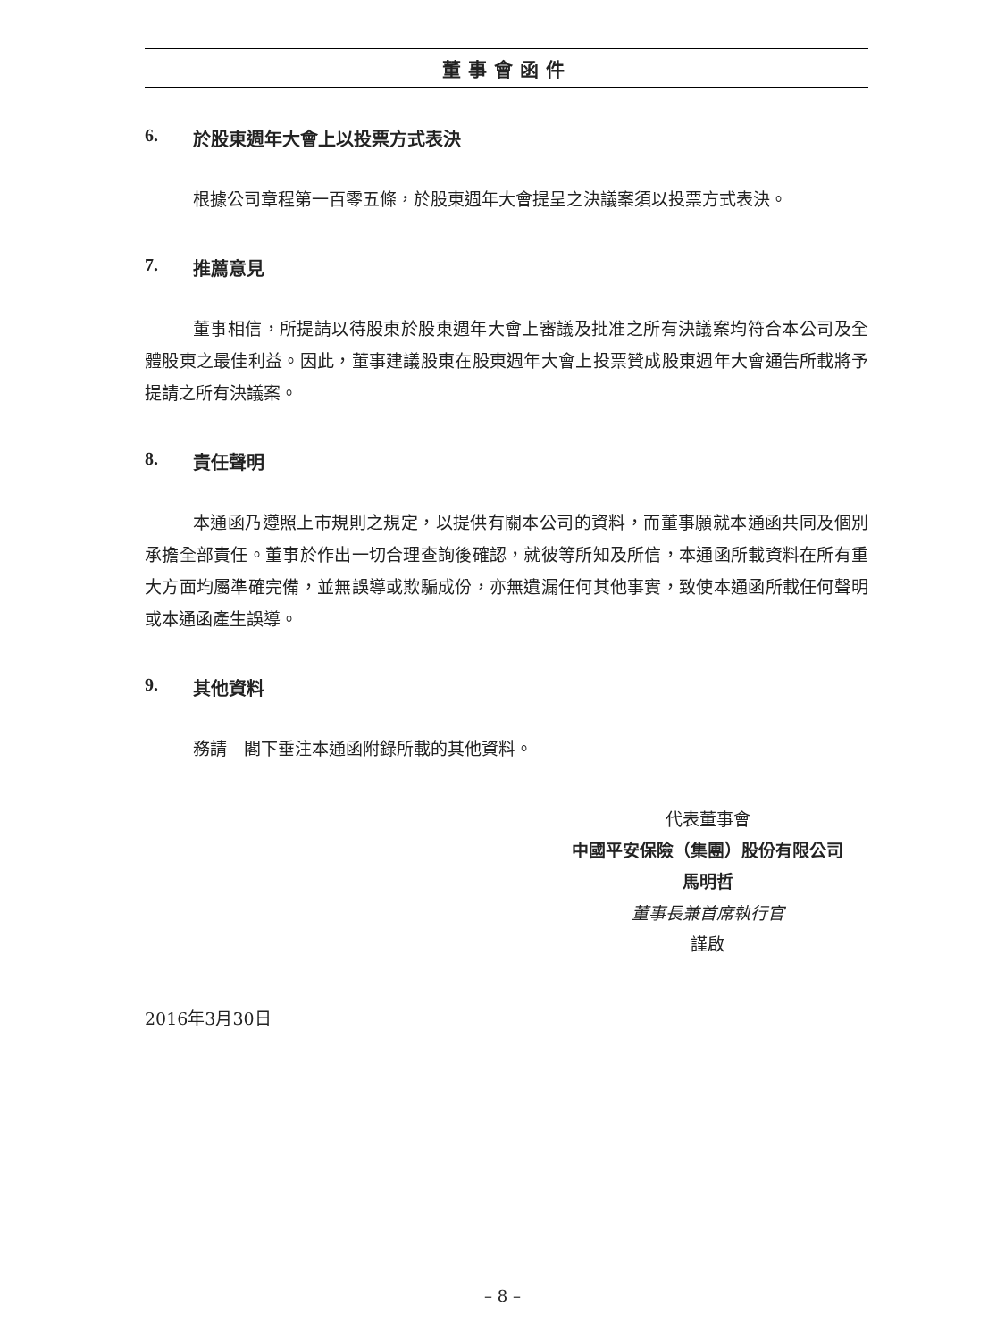董事會函件
6. 於股東週年大會上以投票方式表決
根據公司章程第一百零五條，於股東週年大會提呈之決議案須以投票方式表決。
7. 推薦意見
董事相信，所提請以待股東於股東週年大會上審議及批准之所有決議案均符合本公司及全體股東之最佳利益。因此，董事建議股東在股東週年大會上投票贊成股東週年大會通告所載將予提請之所有決議案。
8. 責任聲明
本通函乃遵照上市規則之規定，以提供有關本公司的資料，而董事願就本通函共同及個別承擔全部責任。董事於作出一切合理查詢後確認，就彼等所知及所信，本通函所載資料在所有重大方面均屬準確完備，並無誤導或欺騙成份，亦無遺漏任何其他事實，致使本通函所載任何聲明或本通函產生誤導。
9. 其他資料
務請　閣下垂注本通函附錄所載的其他資料。
代表董事會
中國平安保險（集團）股份有限公司
馬明哲
董事長兼首席執行官
謹啟
2016年3月30日
– 8 –